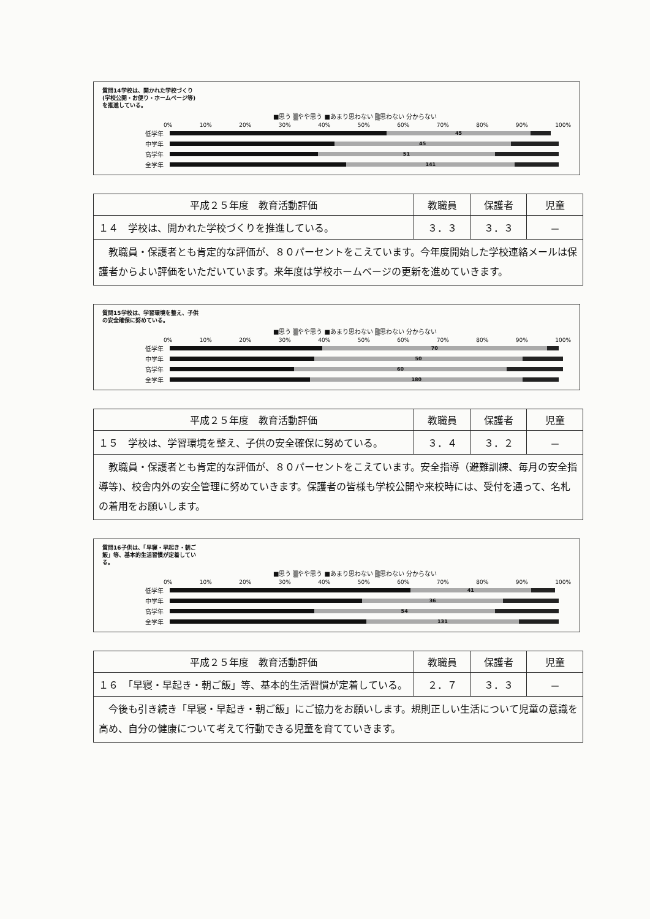質問14学校は、開かれた学校づくり(学校公開・お便り・ホームページ等)を推進している。
■思う ▒やや思う ■あまり思わない ▒思わない 分からない
0% 10% 20% 30% 40% 50% 60% 70% 80% 90% 100%
低学年
45
中学年
45
高学年
51
全学年
141
| 平成２５年度 教育活動評価 | 教職員 | 保護者 | 児童 |
| --- | --- | --- | --- |
| １４ 学校は、開かれた学校づくりを推進している。 | ３．３ | ３．３ | － |
| 教職員・保護者とも肯定的な評価が、８０パーセントをこえています。今年度開始した学校連絡メールは保護者からよい評価をいただいています。来年度は学校ホームページの更新を進めていきます。 | | | |
質問15学校は、学習環境を整え、子供の安全確保に努めている。
■思う ▒やや思う ■あまり思わない ▒思わない 分からない
0% 10% 20% 30% 40% 50% 60% 70% 80% 90% 100%
低学年
70
中学年
50
高学年
60
全学年
180
| 平成２５年度 教育活動評価 | 教職員 | 保護者 | 児童 |
| --- | --- | --- | --- |
| １５ 学校は、学習環境を整え、子供の安全確保に努めている。 | ３．４ | ３．２ | － |
| 教職員・保護者とも肯定的な評価が、８０パーセントをこえています。安全指導（避難訓練、毎月の安全指導等)、校舎内外の安全管理に努めていきます。保護者の皆様も学校公開や来校時には、受付を通って、名札の着用をお願いします。 | | | |
質問16子供は、「早寝・早起き・朝ご飯」等、基本的生活習慣が定着している。
■思う ▒やや思う ■あまり思わない ▒思わない 分からない
0% 10% 20% 30% 40% 50% 60% 70% 80% 90% 100%
低学年
41
中学年
36
高学年
54
全学年
131
| 平成２５年度 教育活動評価 | 教職員 | 保護者 | 児童 |
| --- | --- | --- | --- |
| １６ 「早寝・早起き・朝ご飯」等、基本的生活習慣が定着している。 | ２．７ | ３．３ | － |
| 今後も引き続き「早寝・早起き・朝ご飯」にご協力をお願いします。規則正しい生活について児童の意識を高め、自分の健康について考えて行動できる児童を育てていきます。 | | | |